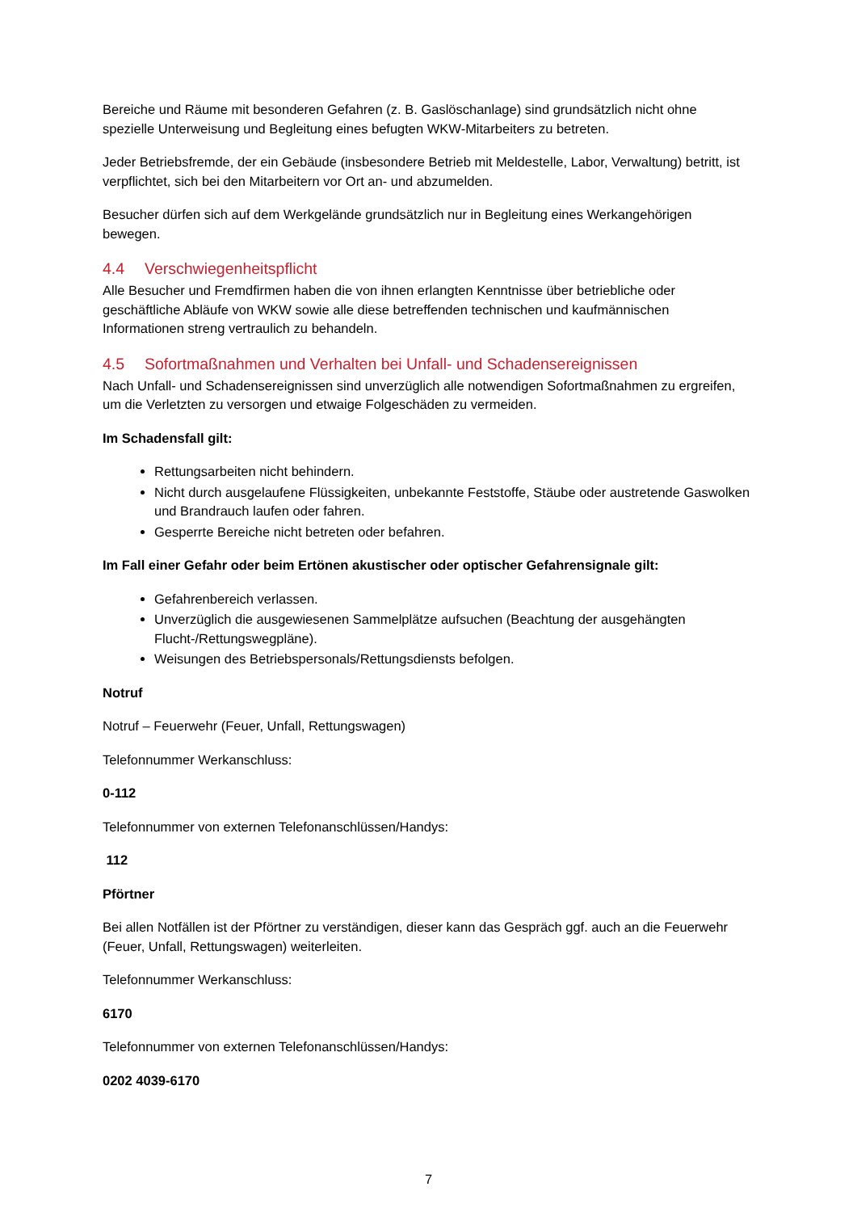Bereiche und Räume mit besonderen Gefahren (z. B. Gaslöschanlage) sind grundsätzlich nicht ohne spezielle Unterweisung und Begleitung eines befugten WKW-Mitarbeiters zu betreten.
Jeder Betriebsfremde, der ein Gebäude (insbesondere Betrieb mit Meldestelle, Labor, Verwaltung) betritt, ist verpflichtet, sich bei den Mitarbeitern vor Ort an- und abzumelden.
Besucher dürfen sich auf dem Werkgelände grundsätzlich nur in Begleitung eines Werkangehörigen bewegen.
4.4 Verschwiegenheitspflicht
Alle Besucher und Fremdfirmen haben die von ihnen erlangten Kenntnisse über betriebliche oder geschäftliche Abläufe von WKW sowie alle diese betreffenden technischen und kaufmännischen Informationen streng vertraulich zu behandeln.
4.5 Sofortmaßnahmen und Verhalten bei Unfall- und Schadensereignissen
Nach Unfall- und Schadensereignissen sind unverzüglich alle notwendigen Sofortmaßnahmen zu ergreifen, um die Verletzten zu versorgen und etwaige Folgeschäden zu vermeiden.
Im Schadensfall gilt:
Rettungsarbeiten nicht behindern.
Nicht durch ausgelaufene Flüssigkeiten, unbekannte Feststoffe, Stäube oder austretende Gaswolken und Brandrauch laufen oder fahren.
Gesperrte Bereiche nicht betreten oder befahren.
Im Fall einer Gefahr oder beim Ertönen akustischer oder optischer Gefahrensignale gilt:
Gefahrenbereich verlassen.
Unverzüglich die ausgewiesenen Sammelplätze aufsuchen (Beachtung der ausgehängten Flucht-/Rettungswegpläne).
Weisungen des Betriebspersonals/Rettungsdiensts befolgen.
Notruf
Notruf – Feuerwehr (Feuer, Unfall, Rettungswagen)
Telefonnummer Werkanschluss:
0-112
Telefonnummer von externen Telefonanschlüssen/Handys:
112
Pförtner
Bei allen Notfällen ist der Pförtner zu verständigen, dieser kann das Gespräch ggf. auch an die Feuerwehr (Feuer, Unfall, Rettungswagen) weiterleiten.
Telefonnummer Werkanschluss:
6170
Telefonnummer von externen Telefonanschlüssen/Handys:
0202 4039-6170
7